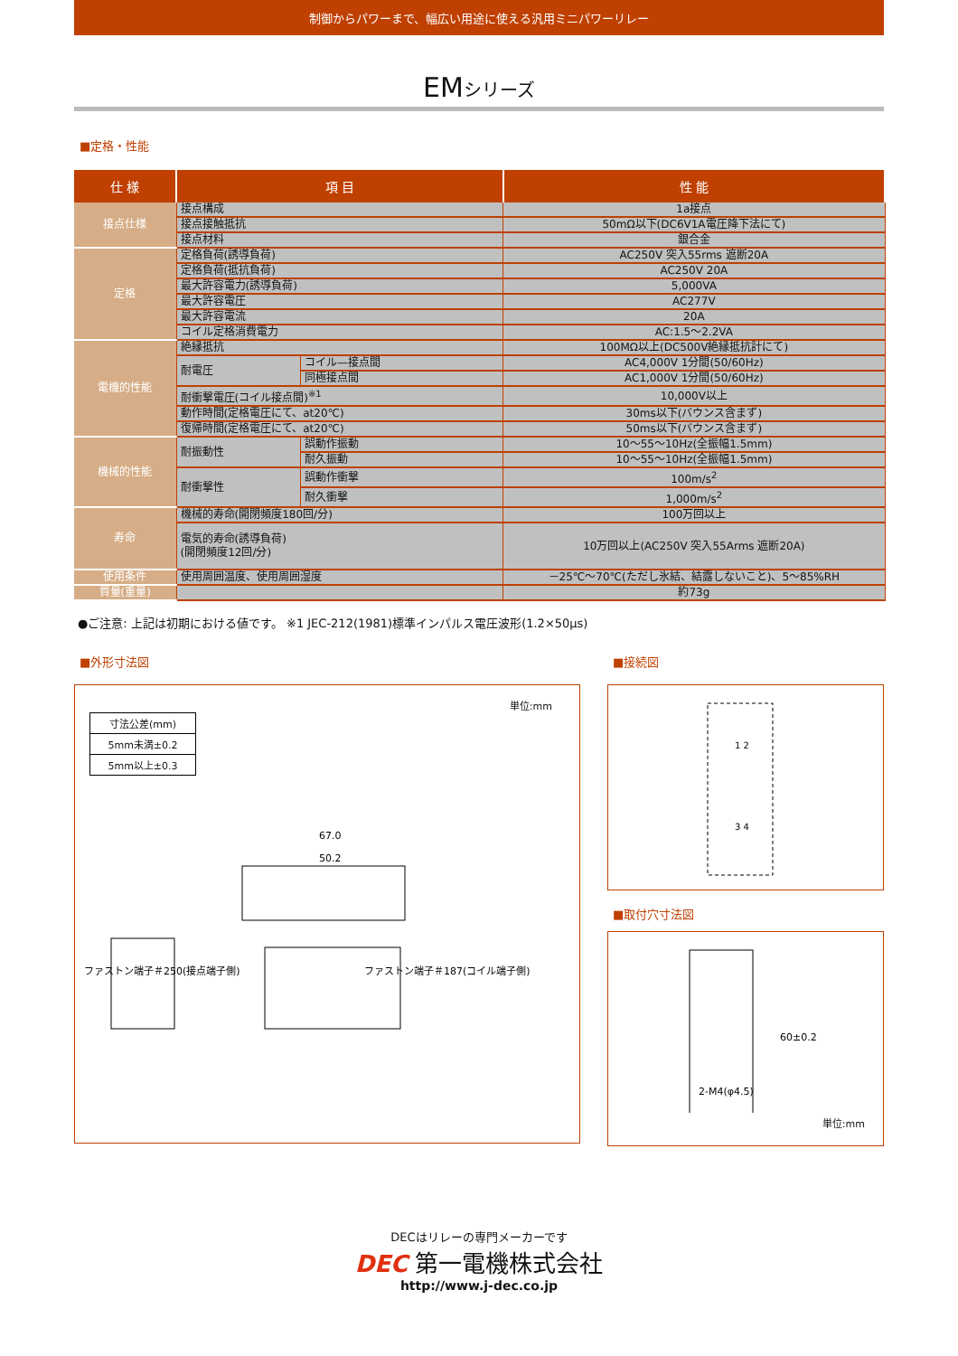制御からパワーまで、幅広い用途に使える汎用ミニパワーリレー
EMシリーズ
■定格・性能
| 仕 様 | 項 目 | | 性 能 |
| --- | --- | --- | --- |
| 接点仕様 | 接点構成 | | 1a接点 |
| | 接点接触抵抗 | | 50mΩ以下(DC6V1A電圧降下法にて) |
| | 接点材料 | | 銀合金 |
| 定格 | 定格負荷(誘導負荷) | | AC250V 突入55rms 遮断20A |
| | 定格負荷(抵抗負荷) | | AC250V 20A |
| | 最大許容電力(誘導負荷) | | 5,000VA |
| | 最大許容電圧 | | AC277V |
| | 最大許容電流 | | 20A |
| | コイル定格消費電力 | | AC:1.5～2.2VA |
| 電機的性能 | 絶縁抵抗 | | 100MΩ以上(DC500V絶縁抵抗計にて) |
| | 耐電圧 | コイル—接点間 | AC4,000V 1分間(50/60Hz) |
| | | 同極接点間 | AC1,000V 1分間(50/60Hz) |
| | 耐衝撃電圧(コイル接点間)<sup>※1</sup> | | 10,000V以上 |
| | 動作時間(定格電圧にて、at20℃) | | 30ms以下(バウンス含まず) |
| | 復帰時間(定格電圧にて、at20℃) | | 50ms以下(バウンス含まず) |
| 機械的性能 | 耐振動性 | 誤動作振動 | 10～55～10Hz(全振幅1.5mm) |
| | | 耐久振動 | 10～55～10Hz(全振幅1.5mm) |
| | 耐衝撃性 | 誤動作衝撃 | 100m/s<sup>2</sup> |
| | | 耐久衝撃 | 1,000m/s<sup>2</sup> |
| 寿命 | 機械的寿命(開閉頻度180回/分) | | 100万回以上 |
| | 電気的寿命(誘導負荷) (開閉頻度12回/分) | | 10万回以上(AC250V 突入55Arms 遮断20A) |
| 使用条件 | 使用周囲温度、使用周囲湿度 | | －25℃～70℃(ただし氷結、結露しないこと)、5～85%RH |
| 質量(重量) | | | 約73g |
●ご注意: 上記は初期における値です。 ※1 JEC-212(1981)標準インパルス電圧波形(1.2×50μs)
■外形寸法図
単位:mm
| 寸法公差(mm) |
| 5mm未満±0.2 |
| 5mm以上±0.3 |
67.0
50.2
ファストン端子＃250(接点端子側)
ファストン端子＃187(コイル端子側)
■接続図
1 2
3 4
■取付穴寸法図
60±0.2
2-M4(φ4.5)
単位:mm
DECはリレーの専門メーカーです
DEC 第一電機株式会社
http://www.j-dec.co.jp